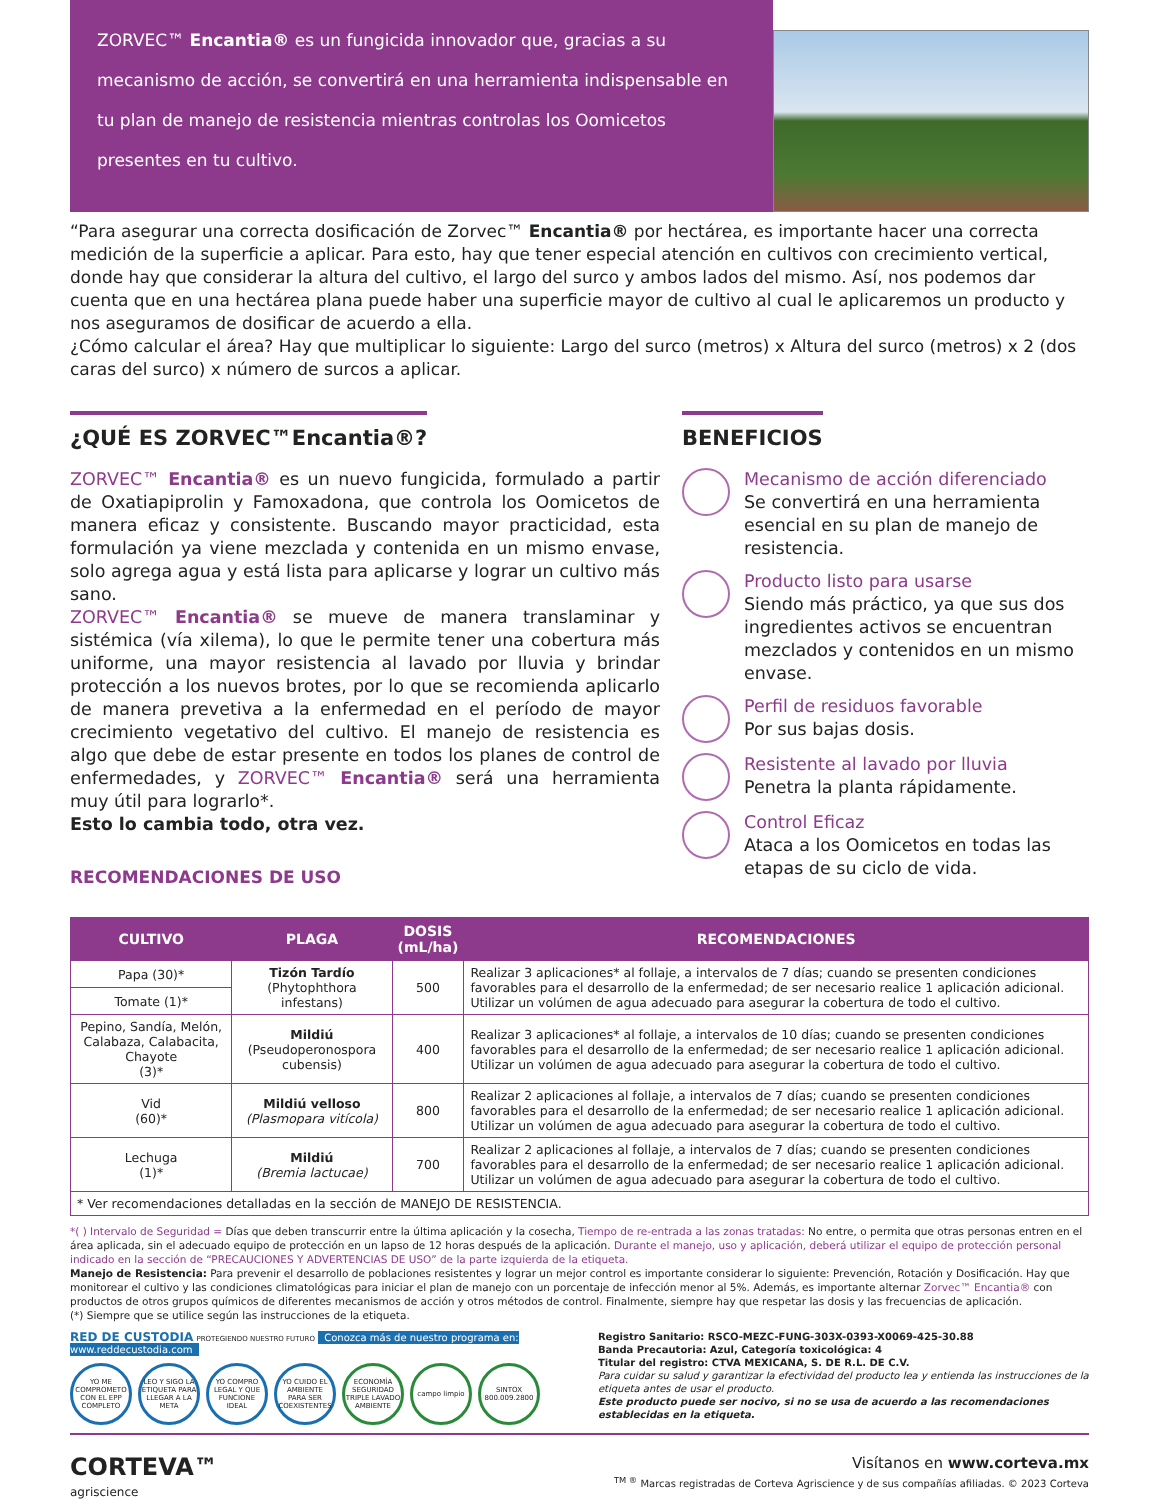ZORVEC™ Encantia® es un fungicida innovador que, gracias a su mecanismo de acción, se convertirá en una herramienta indispensable en tu plan de manejo de resistencia mientras controlas los Oomicetos presentes en tu cultivo.
“Para asegurar una correcta dosificación de Zorvec™ Encantia® por hectárea, es importante hacer una correcta medición de la superficie a aplicar. Para esto, hay que tener especial atención en cultivos con crecimiento vertical, donde hay que considerar la altura del cultivo, el largo del surco y ambos lados del mismo. Así, nos podemos dar cuenta que en una hectárea plana puede haber una superficie mayor de cultivo al cual le aplicaremos un producto y nos aseguramos de dosificar de acuerdo a ella.
¿Cómo calcular el área? Hay que multiplicar lo siguiente: Largo del surco (metros) x Altura del surco (metros) x 2 (dos caras del surco) x número de surcos a aplicar.
¿QUÉ ES ZORVEC™Encantia®?
ZORVEC™ Encantia® es un nuevo fungicida, formulado a partir de Oxatiapiprolin y Famoxadona, que controla los Oomicetos de manera eficaz y consistente. Buscando mayor practicidad, esta formulación ya viene mezclada y contenida en un mismo envase, solo agrega agua y está lista para aplicarse y lograr un cultivo más sano.
ZORVEC™ Encantia® se mueve de manera translaminar y sistémica (vía xilema), lo que le permite tener una cobertura más uniforme, una mayor resistencia al lavado por lluvia y brindar protección a los nuevos brotes, por lo que se recomienda aplicarlo de manera prevetiva a la enfermedad en el período de mayor crecimiento vegetativo del cultivo. El manejo de resistencia es algo que debe de estar presente en todos los planes de control de enfermedades, y ZORVEC™ Encantia® será una herramienta muy útil para lograrlo*.
Esto lo cambia todo, otra vez.
RECOMENDACIONES DE USO
BENEFICIOS
Mecanismo de acción diferenciado
Se convertirá en una herramienta esencial en su plan de manejo de resistencia.
Producto listo para usarse
Siendo más práctico, ya que sus dos ingredientes activos se encuentran mezclados y contenidos en un mismo envase.
Perfil de residuos favorable
Por sus bajas dosis.
Resistente al lavado por lluvia
Penetra la planta rápidamente.
Control Eficaz
Ataca a los Oomicetos en todas las etapas de su ciclo de vida.
| CULTIVO | PLAGA | DOSIS (mL/ha) | RECOMENDACIONES |
| --- | --- | --- | --- |
| Papa (30)* | Tizón Tardío (Phytophthora infestans) | 500 | Realizar 3 aplicaciones* al follaje, a intervalos de 7 días; cuando se presenten condiciones favorables para el desarrollo de la enfermedad; de ser necesario realice 1 aplicación adicional. Utilizar un volúmen de agua adecuado para asegurar la cobertura de todo el cultivo. |
| Tomate (1)* | | | |
| Pepino, Sandía, Melón, Calabaza, Calabacita, Chayote (3)* | Mildiú (Pseudoperonospora cubensis) | 400 | Realizar 3 aplicaciones* al follaje, a intervalos de 10 días; cuando se presenten condiciones favorables para el desarrollo de la enfermedad; de ser necesario realice 1 aplicación adicional. Utilizar un volúmen de agua adecuado para asegurar la cobertura de todo el cultivo. |
| Vid (60)* | Mildiú velloso (Plasmopara vitícola) | 800 | Realizar 2 aplicaciones al follaje, a intervalos de 7 días; cuando se presenten condiciones favorables para el desarrollo de la enfermedad; de ser necesario realice 1 aplicación adicional. Utilizar un volúmen de agua adecuado para asegurar la cobertura de todo el cultivo. |
| Lechuga (1)* | Mildiú (Bremia lactucae) | 700 | Realizar 2 aplicaciones al follaje, a intervalos de 7 días; cuando se presenten condiciones favorables para el desarrollo de la enfermedad; de ser necesario realice 1 aplicación adicional. Utilizar un volúmen de agua adecuado para asegurar la cobertura de todo el cultivo. |
| * Ver recomendaciones detalladas en la sección de MANEJO DE RESISTENCIA. | | | |
*( ) Intervalo de Seguridad = Días que deben transcurrir entre la última aplicación y la cosecha, Tiempo de re-entrada a las zonas tratadas: No entre, o permita que otras personas entren en el área aplicada, sin el adecuado equipo de protección en un lapso de 12 horas después de la aplicación. Durante el manejo, uso y aplicación, deberá utilizar el equipo de protección personal indicado en la sección de “PRECAUCIONES Y ADVERTENCIAS DE USO” de la parte izquierda de la etiqueta.
Manejo de Resistencia: Para prevenir el desarrollo de poblaciones resistentes y lograr un mejor control es importante considerar lo siguiente: Prevención, Rotación y Dosificación. Hay que monitorear el cultivo y las condiciones climatológicas para iniciar el plan de manejo con un porcentaje de infección menor al 5%. Además, es importante alternar Zorvec™ Encantia® con productos de otros grupos químicos de diferentes mecanismos de acción y otros métodos de control. Finalmente, siempre hay que respetar las dosis y las frecuencias de aplicación.
(*) Siempre que se utilice según las instrucciones de la etiqueta.
RED DE CUSTODIA PROTEGIENDO NUESTRO FUTURO Conozca más de nuestro programa en: www.reddecustodia.com
YO ME COMPROMETO CON EL EPP COMPLETO
LEO Y SIGO LA ETIQUETA PARA LLEGAR A LA META
YO COMPRO LEGAL Y QUE FUNCIONE IDEAL
YO CUIDO EL AMBIENTE PARA SER COEXISTENTES
ECONOMÍA SEGURIDAD TRIPLE LAVADO AMBIENTE
campo limpio SINTOX 800.009.2800
Registro Sanitario: RSCO-MEZC-FUNG-303X-0393-X0069-425-30.88
Banda Precautoria: Azul, Categoría toxicológica: 4
Titular del registro: CTVA MEXICANA, S. DE R.L. DE C.V.
Para cuidar su salud y garantizar la efectividad del producto lea y entienda las instrucciones de la etiqueta antes de usar el producto.
Este producto puede ser nocivo, si no se usa de acuerdo a las recomendaciones establecidas en la etiqueta.
CORTEVA™
agriscience
Visítanos en www.corteva.mx
<sup>TM ®</sup> Marcas registradas de Corteva Agriscience y de sus compañías afiliadas. © 2023 Corteva